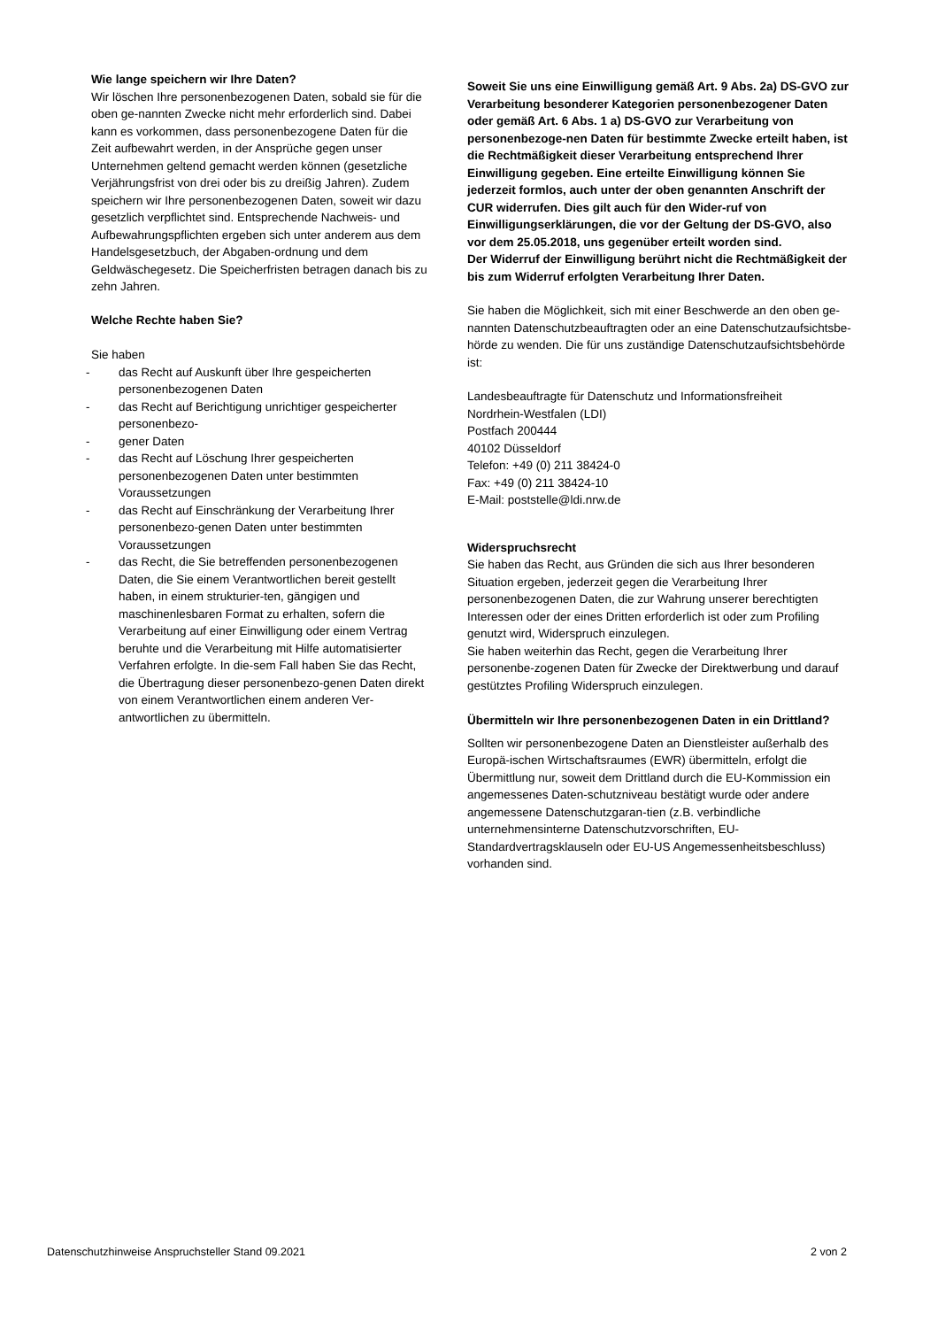Wie lange speichern wir Ihre Daten?
Wir löschen Ihre personenbezogenen Daten, sobald sie für die oben ge-nannten Zwecke nicht mehr erforderlich sind. Dabei kann es vorkommen, dass personenbezogene Daten für die Zeit aufbewahrt werden, in der Ansprüche gegen unser Unternehmen geltend gemacht werden können (gesetzliche Verjährungsfrist von drei oder bis zu dreißig Jahren). Zudem speichern wir Ihre personenbezogenen Daten, soweit wir dazu gesetzlich verpflichtet sind. Entsprechende Nachweis- und Aufbewahrungspflichten ergeben sich unter anderem aus dem Handelsgesetzbuch, der Abgaben-ordnung und dem Geldwäschegesetz. Die Speicherfristen betragen danach bis zu zehn Jahren.
Welche Rechte haben Sie?
Sie haben
- das Recht auf Auskunft über Ihre gespeicherten personenbezogenen Daten
- das Recht auf Berichtigung unrichtiger gespeicherter personenbezo-
- gener Daten
- das Recht auf Löschung Ihrer gespeicherten personenbezogenen Daten unter bestimmten Voraussetzungen
- das Recht auf Einschränkung der Verarbeitung Ihrer personenbezo-genen Daten unter bestimmten Voraussetzungen
- das Recht, die Sie betreffenden personenbezogenen Daten, die Sie einem Verantwortlichen bereit gestellt haben, in einem strukturier-ten, gängigen und maschinenlesbaren Format zu erhalten, sofern die Verarbeitung auf einer Einwilligung oder einem Vertrag beruhte und die Verarbeitung mit Hilfe automatisierter Verfahren erfolgte. In die-sem Fall haben Sie das Recht, die Übertragung dieser personenbezo-genen Daten direkt von einem Verantwortlichen einem anderen Ver-antwortlichen zu übermitteln.
Soweit Sie uns eine Einwilligung gemäß Art. 9 Abs. 2a) DS-GVO zur Verarbeitung besonderer Kategorien personenbezogener Daten oder gemäß Art. 6 Abs. 1 a) DS-GVO zur Verarbeitung von personenbezoge-nen Daten für bestimmte Zwecke erteilt haben, ist die Rechtmäßigkeit dieser Verarbeitung entsprechend Ihrer Einwilligung gegeben. Eine erteilte Einwilligung können Sie jederzeit formlos, auch unter der oben genannten Anschrift der CUR widerrufen. Dies gilt auch für den Wider-ruf von Einwilligungserklärungen, die vor der Geltung der DS-GVO, also vor dem 25.05.2018, uns gegenüber erteilt worden sind.
Der Widerruf der Einwilligung berührt nicht die Rechtmäßigkeit der bis zum Widerruf erfolgten Verarbeitung Ihrer Daten.
Sie haben die Möglichkeit, sich mit einer Beschwerde an den oben ge-nannten Datenschutzbeauftragten oder an eine Datenschutzaufsichtsbe-hörde zu wenden. Die für uns zuständige Datenschutzaufsichtsbehörde ist:
Landesbeauftragte für Datenschutz und Informationsfreiheit
Nordrhein-Westfalen (LDI)
Postfach 200444
40102 Düsseldorf
Telefon: +49 (0) 211 38424-0
Fax: +49 (0) 211 38424-10
E-Mail: poststelle@ldi.nrw.de
Widerspruchsrecht
Sie haben das Recht, aus Gründen die sich aus Ihrer besonderen Situation ergeben, jederzeit gegen die Verarbeitung Ihrer personenbezogenen Daten, die zur Wahrung unserer berechtigten Interessen oder der eines Dritten erforderlich ist oder zum Profiling genutzt wird, Widerspruch einzulegen.
Sie haben weiterhin das Recht, gegen die Verarbeitung Ihrer personenbe-zogenen Daten für Zwecke der Direktwerbung und darauf gestütztes Profiling Widerspruch einzulegen.
Übermitteln wir Ihre personenbezogenen Daten in ein Drittland?
Sollten wir personenbezogene Daten an Dienstleister außerhalb des Europä-ischen Wirtschaftsraumes (EWR) übermitteln, erfolgt die Übermittlung nur, soweit dem Drittland durch die EU-Kommission ein angemessenes Daten-schutzniveau bestätigt wurde oder andere angemessene Datenschutzgaran-tien (z.B. verbindliche unternehmensinterne Datenschutzvorschriften, EU-Standardvertragsklauseln oder EU-US Angemessenheitsbeschluss) vorhanden sind.
Datenschutzhinweise Anspruchsteller Stand 09.2021 2 von 2